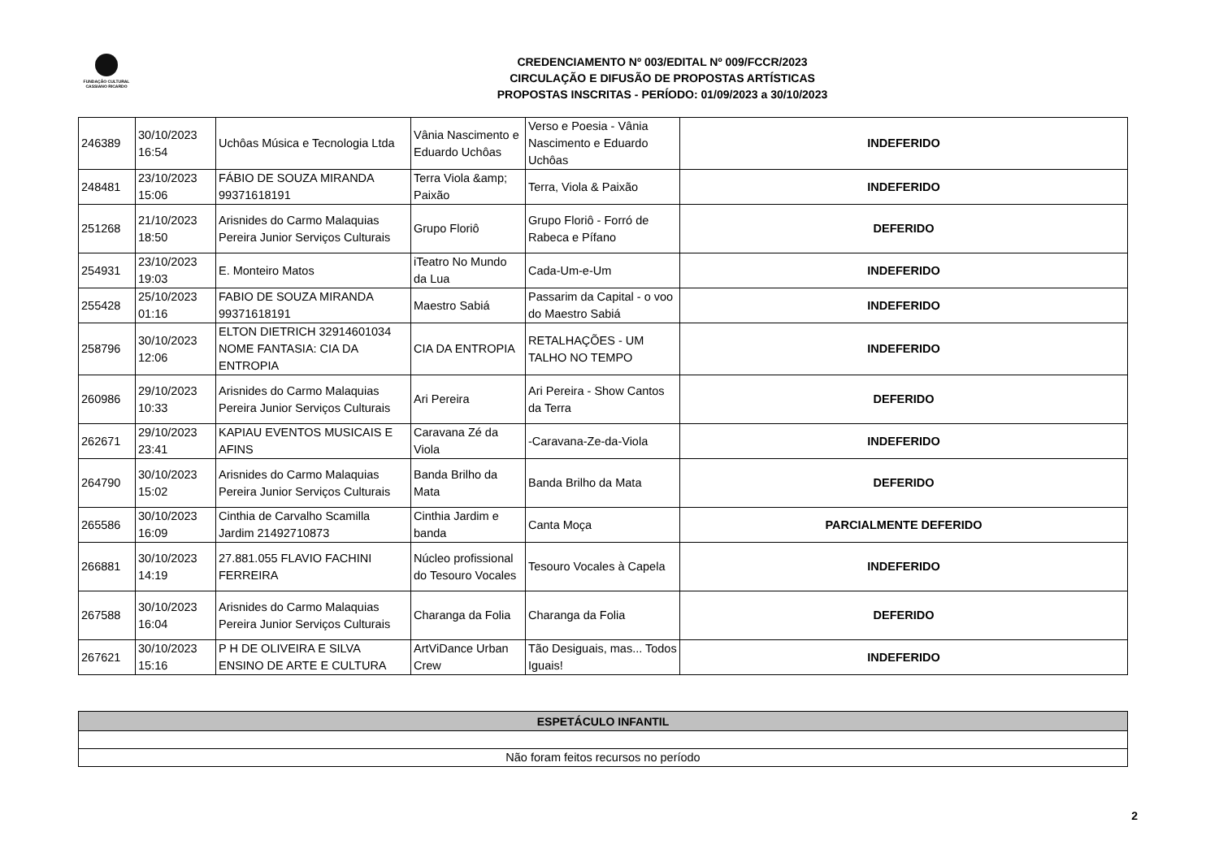FUNDAÇÃO CULTURAL
CASSIANO RICARDO
CREDENCIAMENTO Nº 003/EDITAL Nº 009/FCCR/2023
CIRCULAÇÃO E DIFUSÃO DE PROPOSTAS ARTÍSTICAS
PROPOSTAS INSCRITAS - PERÍODO: 01/09/2023 a 30/10/2023
| 246389 | 30/10/2023 16:54 | Uchôas Música e Tecnologia Ltda | Vânia Nascimento e Eduardo Uchôas | Verso e Poesia - Vânia Nascimento e Eduardo Uchôas | INDEFERIDO |
| 248481 | 23/10/2023 15:06 | FÁBIO DE SOUZA MIRANDA 99371618191 | Terra Viola &amp; Paixão | Terra, Viola & Paixão | INDEFERIDO |
| 251268 | 21/10/2023 18:50 | Arisnides do Carmo Malaquias Pereira Junior Serviços Culturais | Grupo Floriô | Grupo Floriô - Forró de Rabeca e Pífano | DEFERIDO |
| 254931 | 23/10/2023 19:03 | E. Monteiro Matos | iTeatro No Mundo da Lua | Cada-Um-e-Um | INDEFERIDO |
| 255428 | 25/10/2023 01:16 | FABIO DE SOUZA MIRANDA 99371618191 | Maestro Sabiá | Passarim da Capital - o voo do Maestro Sabiá | INDEFERIDO |
| 258796 | 30/10/2023 12:06 | ELTON DIETRICH 32914601034 NOME FANTASIA: CIA DA ENTROPIA | CIA DA ENTROPIA | RETALHAÇÕES - UM TALHO NO TEMPO | INDEFERIDO |
| 260986 | 29/10/2023 10:33 | Arisnides do Carmo Malaquias Pereira Junior Serviços Culturais | Ari Pereira | Ari Pereira - Show Cantos da Terra | DEFERIDO |
| 262671 | 29/10/2023 23:41 | KAPIAU EVENTOS MUSICAIS E AFINS | Caravana Zé da Viola | -Caravana-Ze-da-Viola | INDEFERIDO |
| 264790 | 30/10/2023 15:02 | Arisnides do Carmo Malaquias Pereira Junior Serviços Culturais | Banda Brilho da Mata | Banda Brilho da Mata | DEFERIDO |
| 265586 | 30/10/2023 16:09 | Cinthia de Carvalho Scamilla Jardim 21492710873 | Cinthia Jardim e banda | Canta Moça | PARCIALMENTE DEFERIDO |
| 266881 | 30/10/2023 14:19 | 27.881.055 FLAVIO FACHINI FERREIRA | Núcleo profissional do Tesouro Vocales | Tesouro Vocales à Capela | INDEFERIDO |
| 267588 | 30/10/2023 16:04 | Arisnides do Carmo Malaquias Pereira Junior Serviços Culturais | Charanga da Folia | Charanga da Folia | DEFERIDO |
| 267621 | 30/10/2023 15:16 | P H DE OLIVEIRA E SILVA ENSINO DE ARTE E CULTURA | ArtViDance Urban Crew | Tão Desiguais, mas... Todos Iguais! | INDEFERIDO |
| ESPETÁCULO INFANTIL |
| --- |
| Não foram feitos recursos no período |
2